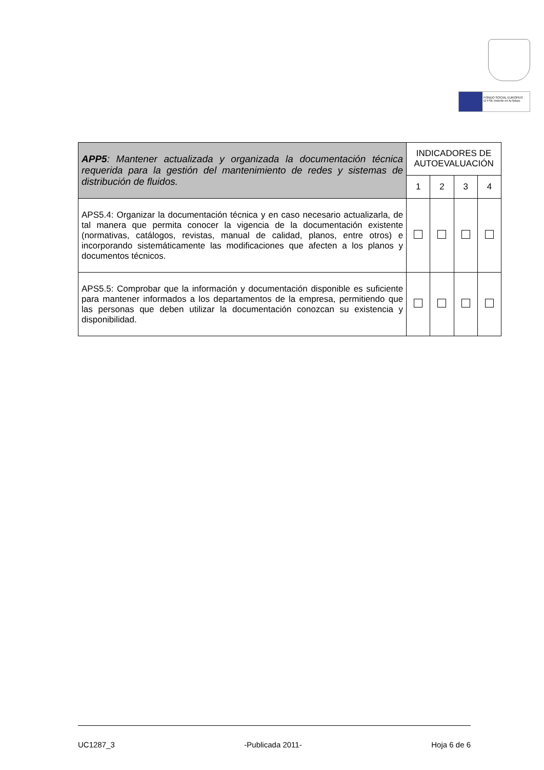FONDO SOCIAL EUROPEO
El FSE invierte en tu futuro
| APP5 : Mantener actualizada y organizada la documentación técnica requerida para la gestión del mantenimiento de redes y sistemas de distribución de fluidos. | INDICADORES DE AUTOEVALUACIÓN | | | |
| | 1 | 2 | 3 | 4 |
| APS5.4: Organizar la documentación técnica y en caso necesario actualizarla, de tal manera que permita conocer la vigencia de la documentación existente (normativas, catálogos, revistas, manual de calidad, planos, entre otros) e incorporando sistemáticamente las modificaciones que afecten a los planos y documentos técnicos. | | | | |
| APS5.5: Comprobar que la información y documentación disponible es suficiente para mantener informados a los departamentos de la empresa, permitiendo que las personas que deben utilizar la documentación conozcan su existencia y disponibilidad. | | | | |
UC1287_3 -Publicada 2011- Hoja 6 de 6